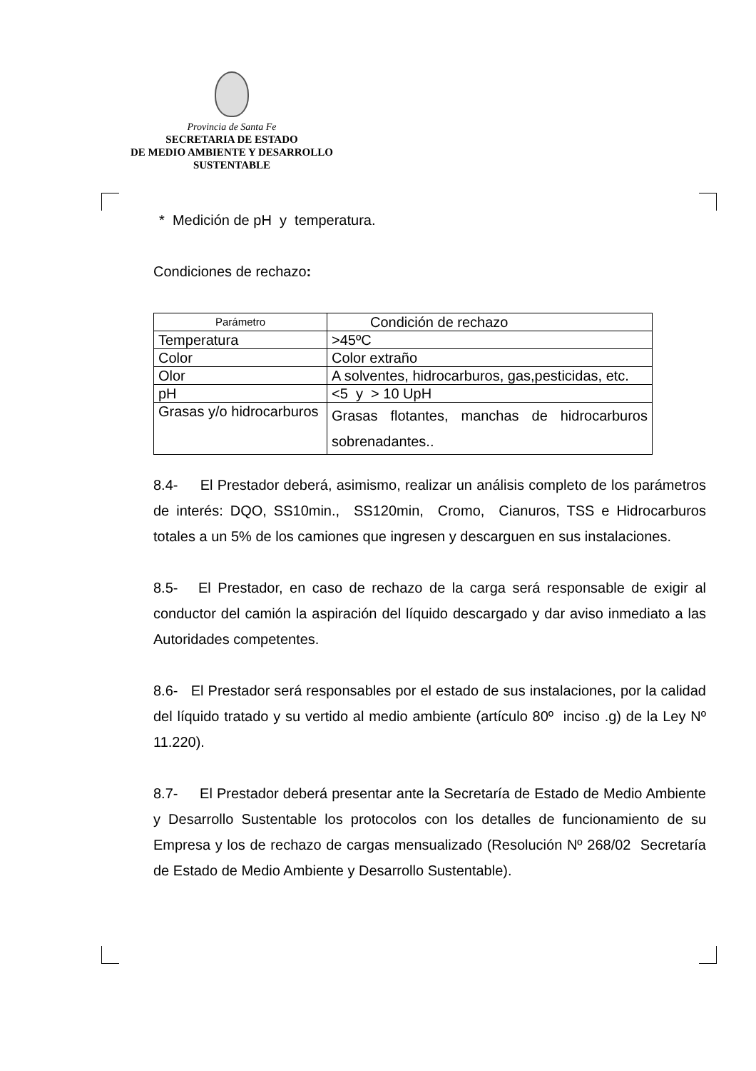Provincia de Santa Fe
SECRETARIA DE ESTADO
DE MEDIO AMBIENTE Y DESARROLLO
SUSTENTABLE
* Medición de pH y temperatura.
Condiciones de rechazo:
| Parámetro | Condición de rechazo |
| Temperatura | >45ºC |
| Color | Color extraño |
| Olor | A solventes, hidrocarburos, gas,pesticidas, etc. |
| pH | <5 y > 10 UpH |
| Grasas y/o hidrocarburos | Grasas flotantes, manchas de hidrocarburos sobrenadantes.. |
8.4- El Prestador deberá, asimismo, realizar un análisis completo de los parámetros de interés: DQO, SS10min., SS120min, Cromo, Cianuros, TSS e Hidrocarburos totales a un 5% de los camiones que ingresen y descarguen en sus instalaciones.
8.5- El Prestador, en caso de rechazo de la carga será responsable de exigir al conductor del camión la aspiración del líquido descargado y dar aviso inmediato a las Autoridades competentes.
8.6- El Prestador será responsables por el estado de sus instalaciones, por la calidad del líquido tratado y su vertido al medio ambiente (artículo 80º inciso .g) de la Ley Nº 11.220).
8.7- El Prestador deberá presentar ante la Secretaría de Estado de Medio Ambiente y Desarrollo Sustentable los protocolos con los detalles de funcionamiento de su Empresa y los de rechazo de cargas mensualizado (Resolución Nº 268/02 Secretaría de Estado de Medio Ambiente y Desarrollo Sustentable).